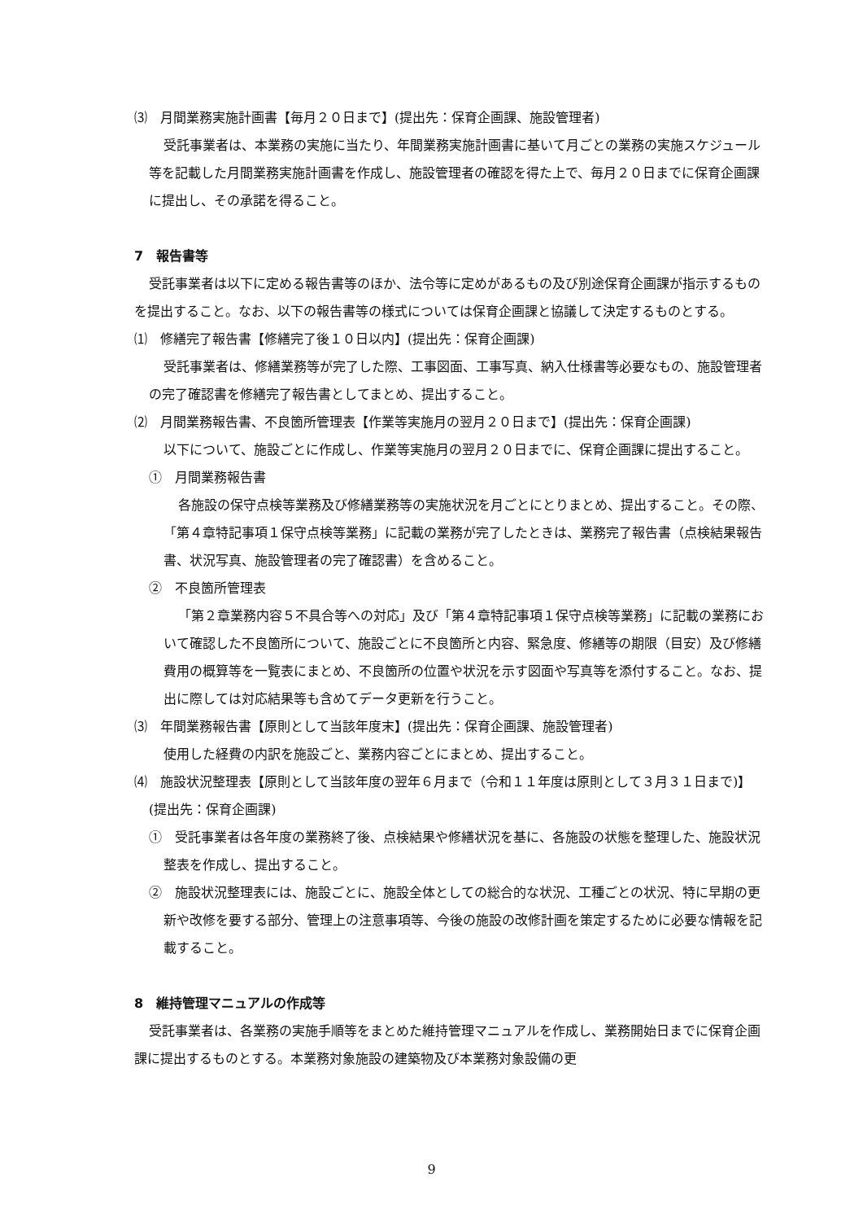⑶　月間業務実施計画書【毎月２０日まで】(提出先：保育企画課、施設管理者)
受託事業者は、本業務の実施に当たり、年間業務実施計画書に基いて月ごとの業務の実施スケジュール等を記載した月間業務実施計画書を作成し、施設管理者の確認を得た上で、毎月２０日までに保育企画課に提出し、その承諾を得ること。
7　報告書等
受託事業者は以下に定める報告書等のほか、法令等に定めがあるもの及び別途保育企画課が指示するものを提出すること。なお、以下の報告書等の様式については保育企画課と協議して決定するものとする。
⑴　修繕完了報告書【修繕完了後１０日以内】(提出先：保育企画課)
受託事業者は、修繕業務等が完了した際、工事図面、工事写真、納入仕様書等必要なもの、施設管理者の完了確認書を修繕完了報告書としてまとめ、提出すること。
⑵　月間業務報告書、不良箇所管理表【作業等実施月の翌月２０日まで】(提出先：保育企画課)
以下について、施設ごとに作成し、作業等実施月の翌月２０日までに、保育企画課に提出すること。
①　月間業務報告書
各施設の保守点検等業務及び修繕業務等の実施状況を月ごとにとりまとめ、提出すること。その際、「第４章特記事項１保守点検等業務」に記載の業務が完了したときは、業務完了報告書（点検結果報告書、状況写真、施設管理者の完了確認書）を含めること。
②　不良箇所管理表
「第２章業務内容５不具合等への対応」及び「第４章特記事項１保守点検等業務」に記載の業務において確認した不良箇所について、施設ごとに不良箇所と内容、緊急度、修繕等の期限（目安）及び修繕費用の概算等を一覧表にまとめ、不良箇所の位置や状況を示す図面や写真等を添付すること。なお、提出に際しては対応結果等も含めてデータ更新を行うこと。
⑶　年間業務報告書【原則として当該年度末】(提出先：保育企画課、施設管理者)
使用した経費の内訳を施設ごと、業務内容ごとにまとめ、提出すること。
⑷　施設状況整理表【原則として当該年度の翌年６月まで（令和１１年度は原則として３月３１日まで)】(提出先：保育企画課)
①　受託事業者は各年度の業務終了後、点検結果や修繕状況を基に、各施設の状態を整理した、施設状況整表を作成し、提出すること。
②　施設状況整理表には、施設ごとに、施設全体としての総合的な状況、工種ごとの状況、特に早期の更新や改修を要する部分、管理上の注意事項等、今後の施設の改修計画を策定するために必要な情報を記載すること。
8　維持管理マニュアルの作成等
受託事業者は、各業務の実施手順等をまとめた維持管理マニュアルを作成し、業務開始日までに保育企画課に提出するものとする。本業務対象施設の建築物及び本業務対象設備の更
9